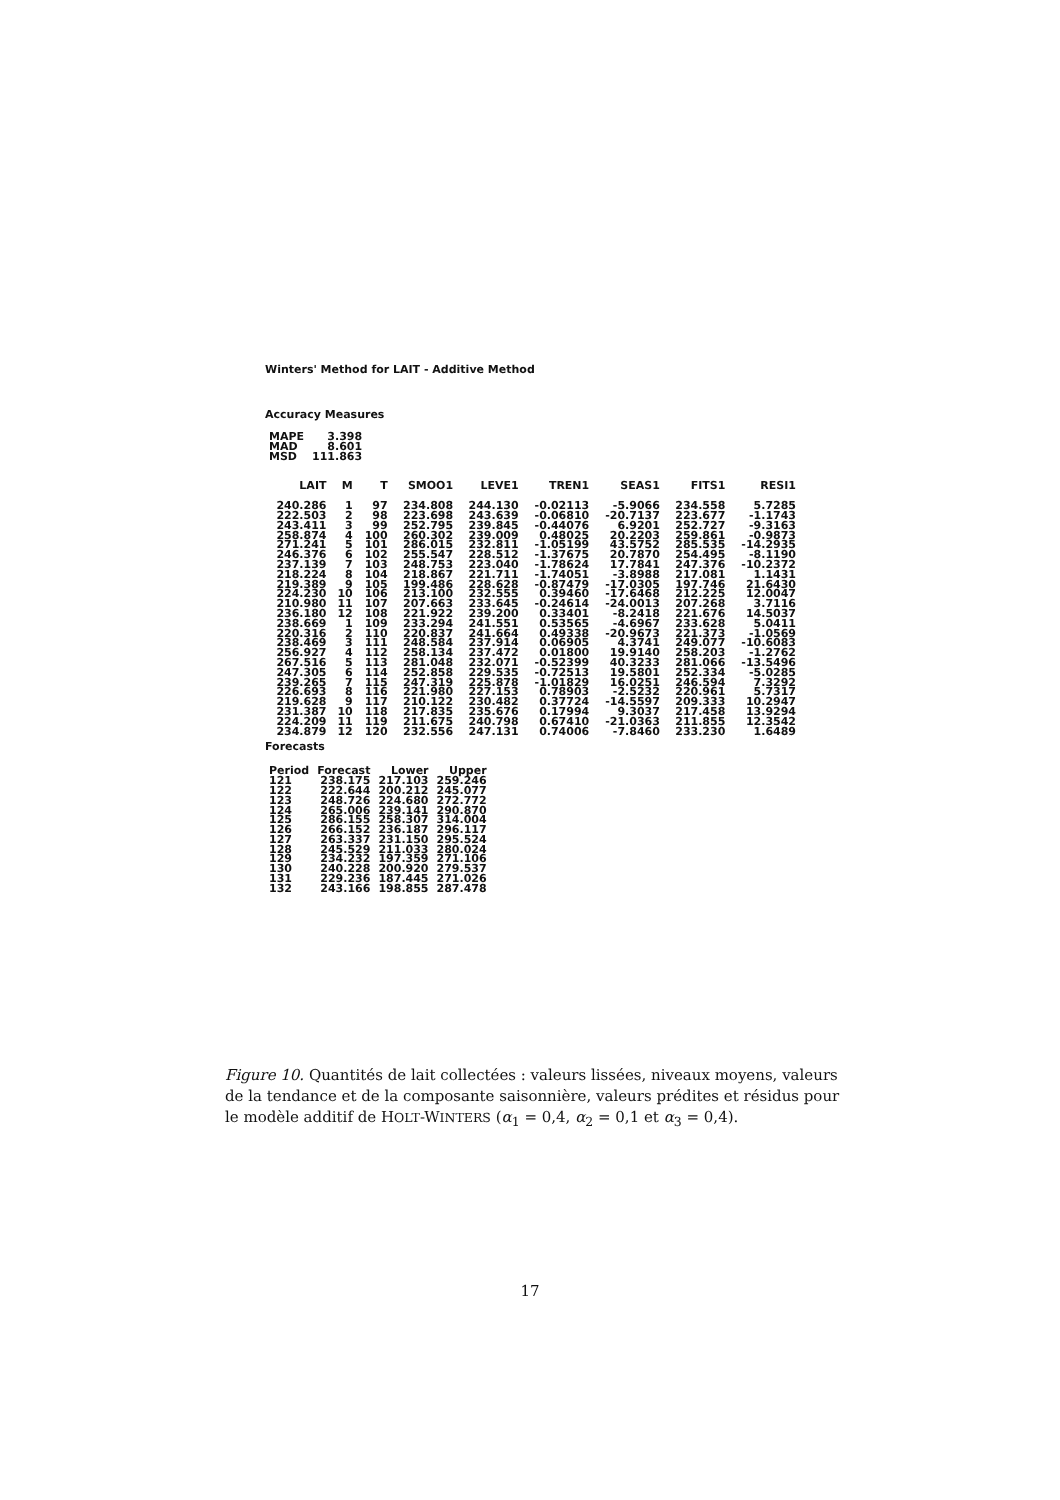Winters' Method for LAIT - Additive Method
Accuracy Measures
| MAPE | 3.398 |
| MAD | 8.601 |
| MSD | 111.863 |
| LAIT | M | T | SMOO1 | LEVE1 | TREN1 | SEAS1 | FITS1 | RESI1 |
| --- | --- | --- | --- | --- | --- | --- | --- | --- |
| 240.286 | 1 | 97 | 234.808 | 244.130 | -0.02113 | -5.9066 | 234.558 | 5.7285 |
| 222.503 | 2 | 98 | 223.698 | 243.639 | -0.06810 | -20.7137 | 223.677 | -1.1743 |
| 243.411 | 3 | 99 | 252.795 | 239.845 | -0.44076 | 6.9201 | 252.727 | -9.3163 |
| 258.874 | 4 | 100 | 260.302 | 239.009 | 0.48025 | 20.2203 | 259.861 | -0.9873 |
| 271.241 | 5 | 101 | 286.015 | 232.811 | -1.05199 | 43.5752 | 285.535 | -14.2935 |
| 246.376 | 6 | 102 | 255.547 | 228.512 | -1.37675 | 20.7870 | 254.495 | -8.1190 |
| 237.139 | 7 | 103 | 248.753 | 223.040 | -1.78624 | 17.7841 | 247.376 | -10.2372 |
| 218.224 | 8 | 104 | 218.867 | 221.711 | -1.74051 | -3.8988 | 217.081 | 1.1431 |
| 219.389 | 9 | 105 | 199.486 | 228.628 | -0.87479 | -17.0305 | 197.746 | 21.6430 |
| 224.230 | 10 | 106 | 213.100 | 232.555 | 0.39460 | -17.6468 | 212.225 | 12.0047 |
| 210.980 | 11 | 107 | 207.663 | 233.645 | -0.24614 | -24.0013 | 207.268 | 3.7116 |
| 236.180 | 12 | 108 | 221.922 | 239.200 | 0.33401 | -8.2418 | 221.676 | 14.5037 |
| 238.669 | 1 | 109 | 233.294 | 241.551 | 0.53565 | -4.6967 | 233.628 | 5.0411 |
| 220.316 | 2 | 110 | 220.837 | 241.664 | 0.49338 | -20.9673 | 221.373 | -1.0569 |
| 238.469 | 3 | 111 | 248.584 | 237.914 | 0.06905 | 4.3741 | 249.077 | -10.6083 |
| 256.927 | 4 | 112 | 258.134 | 237.472 | 0.01800 | 19.9140 | 258.203 | -1.2762 |
| 267.516 | 5 | 113 | 281.048 | 232.071 | -0.52399 | 40.3233 | 281.066 | -13.5496 |
| 247.305 | 6 | 114 | 252.858 | 229.535 | -0.72513 | 19.5801 | 252.334 | -5.0285 |
| 239.265 | 7 | 115 | 247.319 | 225.878 | -1.01829 | 16.0251 | 246.594 | 7.3292 |
| 226.693 | 8 | 116 | 221.980 | 227.153 | 0.78903 | -2.5232 | 220.961 | 5.7317 |
| 219.628 | 9 | 117 | 210.122 | 230.482 | 0.37724 | -14.5597 | 209.333 | 10.2947 |
| 231.387 | 10 | 118 | 217.835 | 235.676 | 0.17994 | 9.3037 | 217.458 | 13.9294 |
| 224.209 | 11 | 119 | 211.675 | 240.798 | 0.67410 | -21.0363 | 211.855 | 12.3542 |
| 234.879 | 12 | 120 | 232.556 | 247.131 | 0.74006 | -7.8460 | 233.230 | 1.6489 |
Forecasts
| Period | Forecast | Lower | Upper |
| --- | --- | --- | --- |
| 121 | 238.175 | 217.103 | 259.246 |
| 122 | 222.644 | 200.212 | 245.077 |
| 123 | 248.726 | 224.680 | 272.772 |
| 124 | 265.006 | 239.141 | 290.870 |
| 125 | 286.155 | 258.307 | 314.004 |
| 126 | 266.152 | 236.187 | 296.117 |
| 127 | 263.337 | 231.150 | 295.524 |
| 128 | 245.529 | 211.033 | 280.024 |
| 129 | 234.232 | 197.359 | 271.106 |
| 130 | 240.228 | 200.920 | 279.537 |
| 131 | 229.236 | 187.445 | 271.026 |
| 132 | 243.166 | 198.855 | 287.478 |
Figure 10. Quantités de lait collectées : valeurs lissées, niveaux moyens, valeurs de la tendance et de la composante saisonnière, valeurs prédites et résidus pour le modèle additif de HOLT-WINTERS (α<sub>1</sub> = 0,4, α<sub>2</sub> = 0,1 et α<sub>3</sub> = 0,4).
17